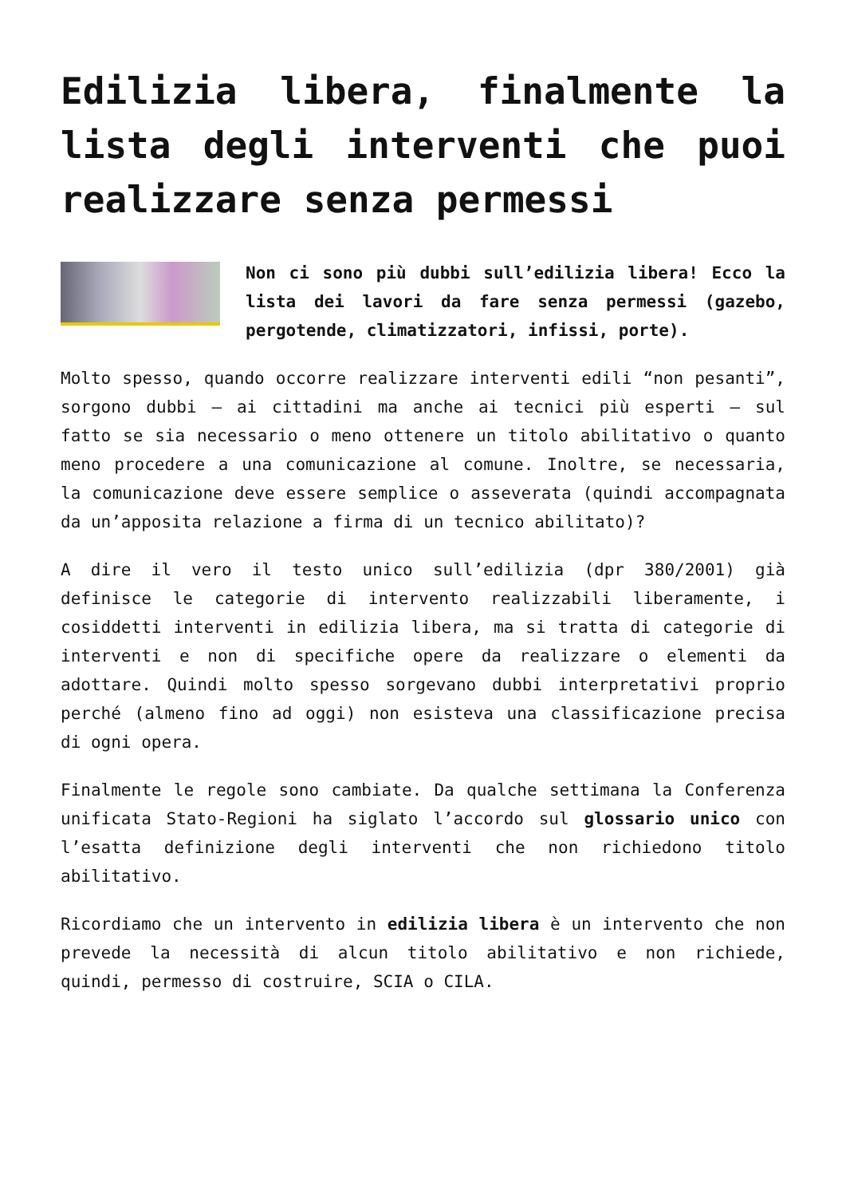Edilizia libera, finalmente la lista degli interventi che puoi realizzare senza permessi
Non ci sono più dubbi sull’edilizia libera! Ecco la lista dei lavori da fare senza permessi (gazebo, pergotende, climatizzatori, infissi, porte).
Molto spesso, quando occorre realizzare interventi edili “non pesanti”, sorgono dubbi – ai cittadini ma anche ai tecnici più esperti – sul fatto se sia necessario o meno ottenere un titolo abilitativo o quanto meno procedere a una comunicazione al comune. Inoltre, se necessaria, la comunicazione deve essere semplice o asseverata (quindi accompagnata da un’apposita relazione a firma di un tecnico abilitato)?
A dire il vero il testo unico sull’edilizia (dpr 380/2001) già definisce le categorie di intervento realizzabili liberamente, i cosiddetti interventi in edilizia libera, ma si tratta di categorie di interventi e non di specifiche opere da realizzare o elementi da adottare. Quindi molto spesso sorgevano dubbi interpretativi proprio perché (almeno fino ad oggi) non esisteva una classificazione precisa di ogni opera.
Finalmente le regole sono cambiate. Da qualche settimana la Conferenza unificata Stato-Regioni ha siglato l’accordo sul glossario unico con l’esatta definizione degli interventi che non richiedono titolo abilitativo.
Ricordiamo che un intervento in edilizia libera è un intervento che non prevede la necessità di alcun titolo abilitativo e non richiede, quindi, permesso di costruire, SCIA o CILA.